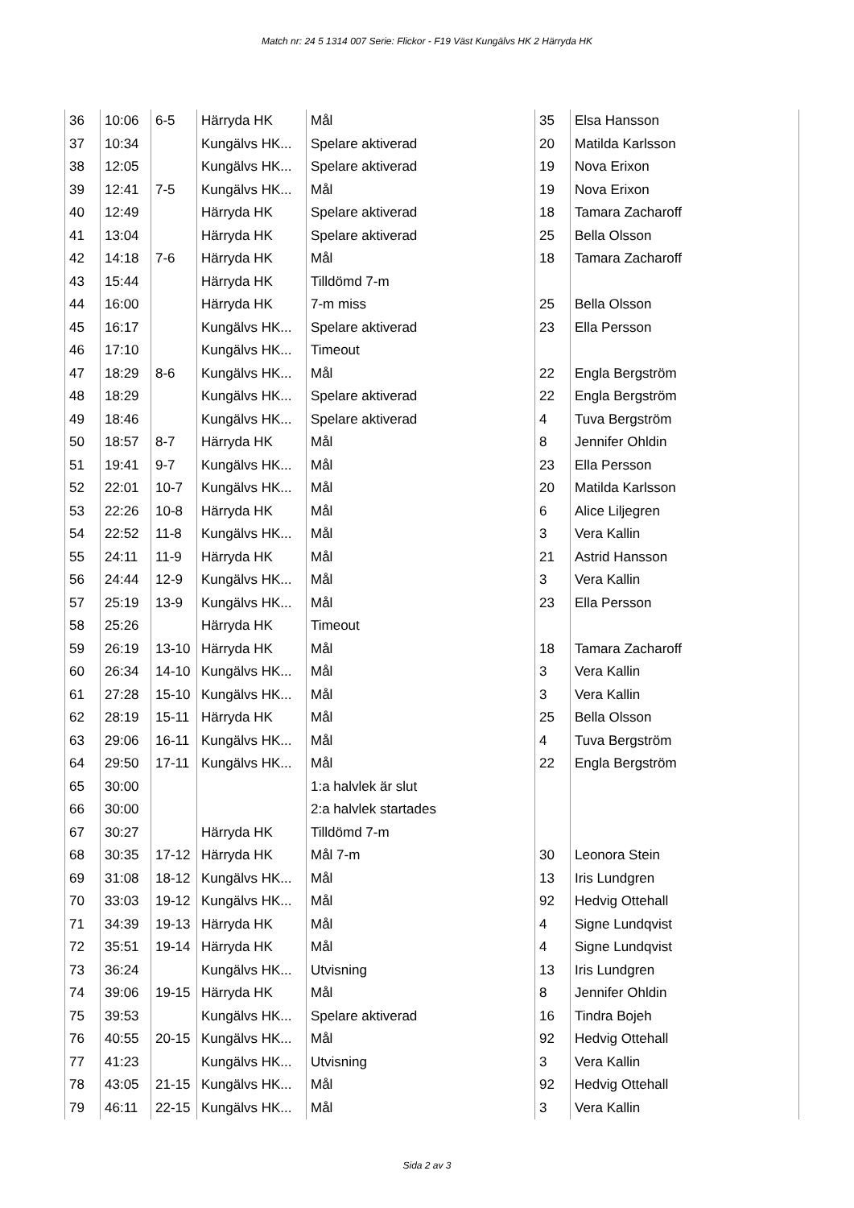Match nr: 24 5 1314 007 Serie: Flickor - F19 Väst Kungälvs HK 2 Härryda HK
| 36 | 10:06 | 6-5 | Härryda HK | Mål | 35 | Elsa Hansson |
| 37 | 10:34 | | Kungälvs HK... | Spelare aktiverad | 20 | Matilda Karlsson |
| 38 | 12:05 | | Kungälvs HK... | Spelare aktiverad | 19 | Nova Erixon |
| 39 | 12:41 | 7-5 | Kungälvs HK... | Mål | 19 | Nova Erixon |
| 40 | 12:49 | | Härryda HK | Spelare aktiverad | 18 | Tamara Zacharoff |
| 41 | 13:04 | | Härryda HK | Spelare aktiverad | 25 | Bella Olsson |
| 42 | 14:18 | 7-6 | Härryda HK | Mål | 18 | Tamara Zacharoff |
| 43 | 15:44 | | Härryda HK | Tilldömd 7-m | | |
| 44 | 16:00 | | Härryda HK | 7-m miss | 25 | Bella Olsson |
| 45 | 16:17 | | Kungälvs HK... | Spelare aktiverad | 23 | Ella Persson |
| 46 | 17:10 | | Kungälvs HK... | Timeout | | |
| 47 | 18:29 | 8-6 | Kungälvs HK... | Mål | 22 | Engla Bergström |
| 48 | 18:29 | | Kungälvs HK... | Spelare aktiverad | 22 | Engla Bergström |
| 49 | 18:46 | | Kungälvs HK... | Spelare aktiverad | 4 | Tuva Bergström |
| 50 | 18:57 | 8-7 | Härryda HK | Mål | 8 | Jennifer Ohldin |
| 51 | 19:41 | 9-7 | Kungälvs HK... | Mål | 23 | Ella Persson |
| 52 | 22:01 | 10-7 | Kungälvs HK... | Mål | 20 | Matilda Karlsson |
| 53 | 22:26 | 10-8 | Härryda HK | Mål | 6 | Alice Liljegren |
| 54 | 22:52 | 11-8 | Kungälvs HK... | Mål | 3 | Vera Kallin |
| 55 | 24:11 | 11-9 | Härryda HK | Mål | 21 | Astrid Hansson |
| 56 | 24:44 | 12-9 | Kungälvs HK... | Mål | 3 | Vera Kallin |
| 57 | 25:19 | 13-9 | Kungälvs HK... | Mål | 23 | Ella Persson |
| 58 | 25:26 | | Härryda HK | Timeout | | |
| 59 | 26:19 | 13-10 | Härryda HK | Mål | 18 | Tamara Zacharoff |
| 60 | 26:34 | 14-10 | Kungälvs HK... | Mål | 3 | Vera Kallin |
| 61 | 27:28 | 15-10 | Kungälvs HK... | Mål | 3 | Vera Kallin |
| 62 | 28:19 | 15-11 | Härryda HK | Mål | 25 | Bella Olsson |
| 63 | 29:06 | 16-11 | Kungälvs HK... | Mål | 4 | Tuva Bergström |
| 64 | 29:50 | 17-11 | Kungälvs HK... | Mål | 22 | Engla Bergström |
| 65 | 30:00 | | | 1:a halvlek är slut | | |
| 66 | 30:00 | | | 2:a halvlek startades | | |
| 67 | 30:27 | | Härryda HK | Tilldömd 7-m | | |
| 68 | 30:35 | 17-12 | Härryda HK | Mål 7-m | 30 | Leonora Stein |
| 69 | 31:08 | 18-12 | Kungälvs HK... | Mål | 13 | Iris Lundgren |
| 70 | 33:03 | 19-12 | Kungälvs HK... | Mål | 92 | Hedvig Ottehall |
| 71 | 34:39 | 19-13 | Härryda HK | Mål | 4 | Signe Lundqvist |
| 72 | 35:51 | 19-14 | Härryda HK | Mål | 4 | Signe Lundqvist |
| 73 | 36:24 | | Kungälvs HK... | Utvisning | 13 | Iris Lundgren |
| 74 | 39:06 | 19-15 | Härryda HK | Mål | 8 | Jennifer Ohldin |
| 75 | 39:53 | | Kungälvs HK... | Spelare aktiverad | 16 | Tindra Bojeh |
| 76 | 40:55 | 20-15 | Kungälvs HK... | Mål | 92 | Hedvig Ottehall |
| 77 | 41:23 | | Kungälvs HK... | Utvisning | 3 | Vera Kallin |
| 78 | 43:05 | 21-15 | Kungälvs HK... | Mål | 92 | Hedvig Ottehall |
| 79 | 46:11 | 22-15 | Kungälvs HK... | Mål | 3 | Vera Kallin |
Sida 2 av 3